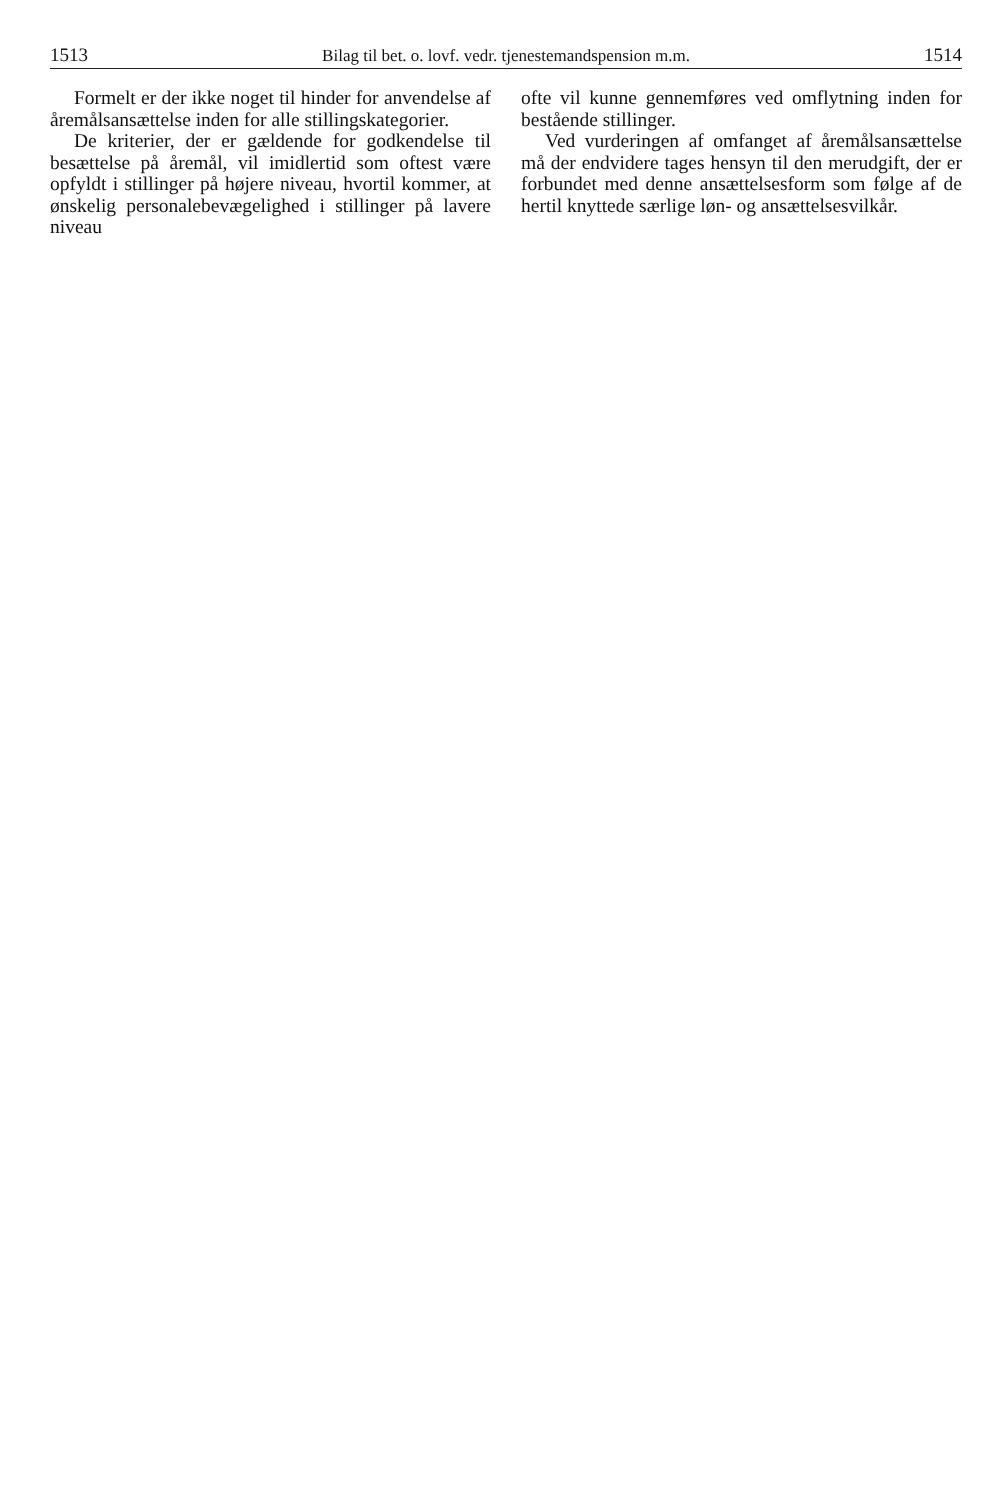1513 Bilag til bet. o. lovf. vedr. tjenestemandspension m.m. 1514
Formelt er der ikke noget til hinder for anvendelse af åremålsansættelse inden for alle stillingskategorier.
De kriterier, der er gældende for godkendelse til besættelse på åremål, vil imidlertid som oftest være opfyldt i stillinger på højere niveau, hvortil kommer, at ønskelig personalebevægelighed i stillinger på lavere niveau
ofte vil kunne gennemføres ved omflytning inden for bestående stillinger.
Ved vurderingen af omfanget af åremålsansættelse må der endvidere tages hensyn til den merudgift, der er forbundet med denne ansættelsesform som følge af de hertil knyttede særlige løn- og ansættelsesvilkår.